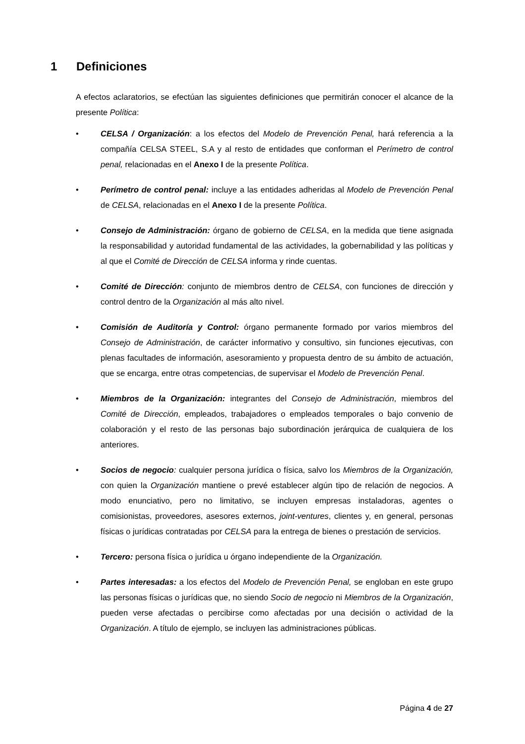1 Definiciones
A efectos aclaratorios, se efectúan las siguientes definiciones que permitirán conocer el alcance de la presente Política:
• CELSA / Organización: a los efectos del Modelo de Prevención Penal, hará referencia a la compañía CELSA STEEL, S.A y al resto de entidades que conforman el Perímetro de control penal, relacionadas en el Anexo I de la presente Política.
• Perímetro de control penal: incluye a las entidades adheridas al Modelo de Prevención Penal de CELSA, relacionadas en el Anexo I de la presente Política.
• Consejo de Administración: órgano de gobierno de CELSA, en la medida que tiene asignada la responsabilidad y autoridad fundamental de las actividades, la gobernabilidad y las políticas y al que el Comité de Dirección de CELSA informa y rinde cuentas.
• Comité de Dirección: conjunto de miembros dentro de CELSA, con funciones de dirección y control dentro de la Organización al más alto nivel.
• Comisión de Auditoría y Control: órgano permanente formado por varios miembros del Consejo de Administración, de carácter informativo y consultivo, sin funciones ejecutivas, con plenas facultades de información, asesoramiento y propuesta dentro de su ámbito de actuación, que se encarga, entre otras competencias, de supervisar el Modelo de Prevención Penal.
• Miembros de la Organización: integrantes del Consejo de Administración, miembros del Comité de Dirección, empleados, trabajadores o empleados temporales o bajo convenio de colaboración y el resto de las personas bajo subordinación jerárquica de cualquiera de los anteriores.
• Socios de negocio: cualquier persona jurídica o física, salvo los Miembros de la Organización, con quien la Organización mantiene o prevé establecer algún tipo de relación de negocios. A modo enunciativo, pero no limitativo, se incluyen empresas instaladoras, agentes o comisionistas, proveedores, asesores externos, joint-ventures, clientes y, en general, personas físicas o jurídicas contratadas por CELSA para la entrega de bienes o prestación de servicios.
• Tercero: persona física o jurídica u órgano independiente de la Organización.
• Partes interesadas: a los efectos del Modelo de Prevención Penal, se engloban en este grupo las personas físicas o jurídicas que, no siendo Socio de negocio ni Miembros de la Organización, pueden verse afectadas o percibirse como afectadas por una decisión o actividad de la Organización. A título de ejemplo, se incluyen las administraciones públicas.
Página 4 de 27